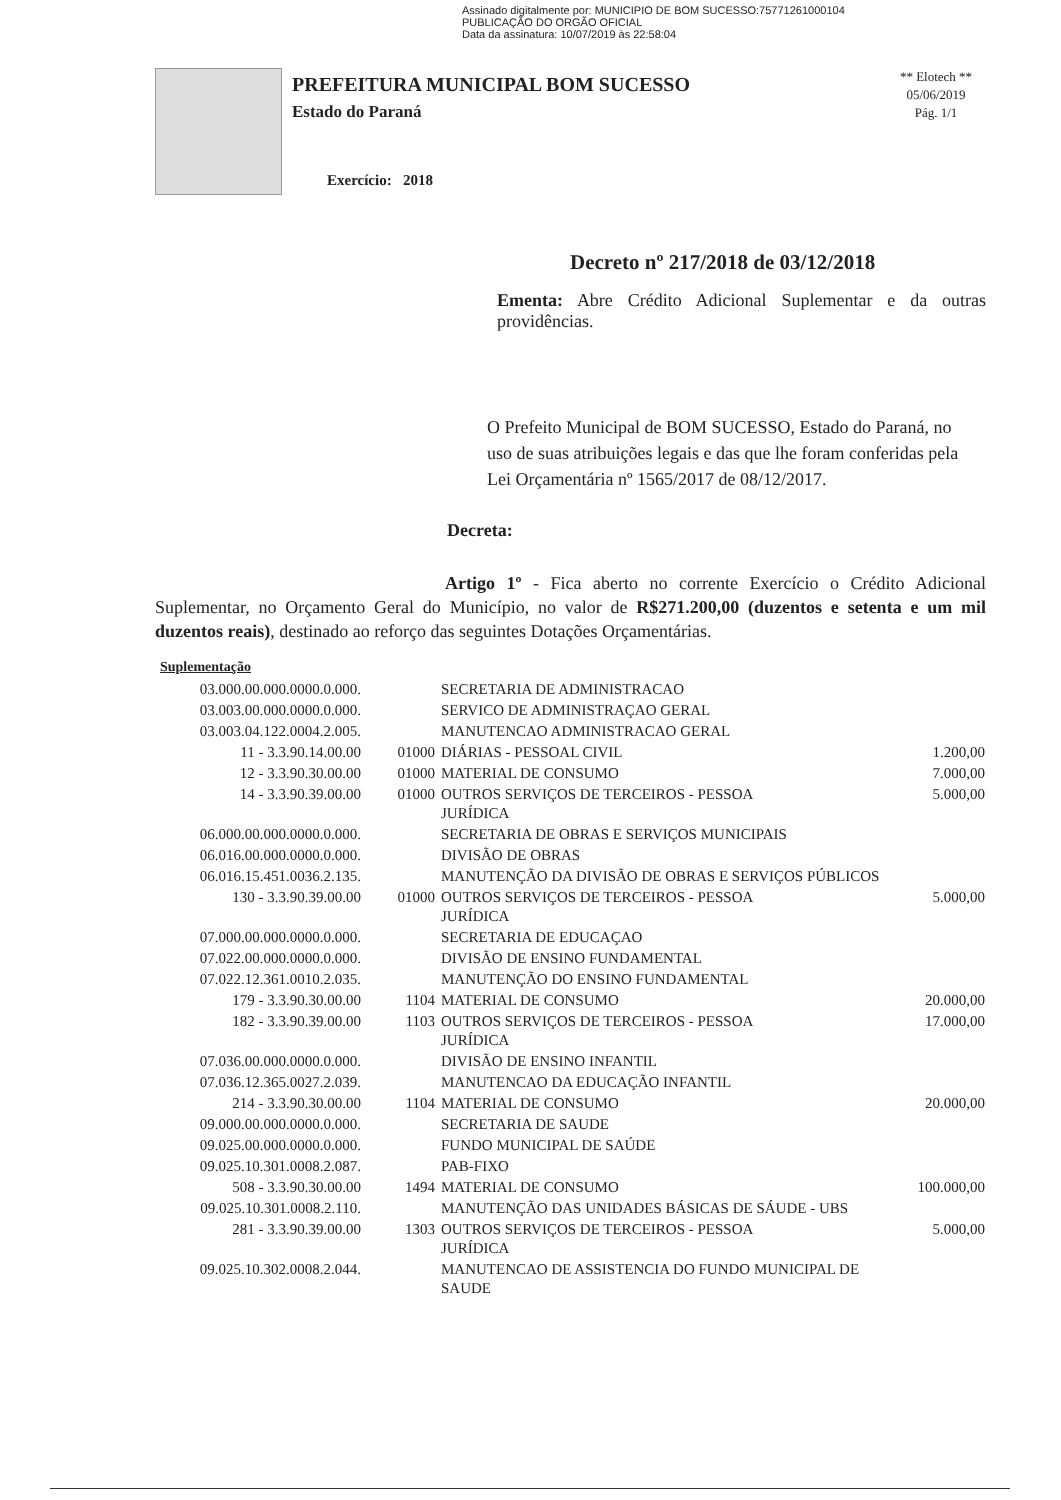Assinado digitalmente por: MUNICIPIO DE BOM SUCESSO:75771261000104
PUBLICAÇÃO DO ORGÃO OFICIAL
Data da assinatura: 10/07/2019 às 22:58:04
PREFEITURA MUNICIPAL BOM SUCESSO
Estado do Paraná
Exercício: 2018
** Elotech **
05/06/2019
Pág. 1/1
Decreto nº 217/2018 de 03/12/2018
Ementa: Abre Crédito Adicional Suplementar e da outras providências.
O Prefeito Municipal de BOM SUCESSO, Estado do Paraná, no uso de suas atribuições legais e das que lhe foram conferidas pela Lei Orçamentária nº 1565/2017 de 08/12/2017.
Decreta:
Artigo 1º - Fica aberto no corrente Exercício o Crédito Adicional Suplementar, no Orçamento Geral do Município, no valor de R$271.200,00 (duzentos e setenta e um mil duzentos reais), destinado ao reforço das seguintes Dotações Orçamentárias.
Suplementação
| 03.000.00.000.0000.0.000. | | SECRETARIA DE ADMINISTRACAO | |
| 03.003.00.000.0000.0.000. | | SERVICO DE ADMINISTRAÇAO GERAL | |
| 03.003.04.122.0004.2.005. | | MANUTENCAO ADMINISTRACAO GERAL | |
| 11 - 3.3.90.14.00.00 | 01000 | DIÁRIAS - PESSOAL CIVIL | 1.200,00 |
| 12 - 3.3.90.30.00.00 | 01000 | MATERIAL DE CONSUMO | 7.000,00 |
| 14 - 3.3.90.39.00.00 | 01000 | OUTROS SERVIÇOS DE TERCEIROS - PESSOA JURÍDICA | 5.000,00 |
| 06.000.00.000.0000.0.000. | | SECRETARIA DE OBRAS E SERVIÇOS MUNICIPAIS | |
| 06.016.00.000.0000.0.000. | | DIVISÃO DE OBRAS | |
| 06.016.15.451.0036.2.135. | | MANUTENÇÃO DA DIVISÃO DE OBRAS E SERVIÇOS PÚBLICOS | |
| 130 - 3.3.90.39.00.00 | 01000 | OUTROS SERVIÇOS DE TERCEIROS - PESSOA JURÍDICA | 5.000,00 |
| 07.000.00.000.0000.0.000. | | SECRETARIA DE EDUCAÇAO | |
| 07.022.00.000.0000.0.000. | | DIVISÃO DE ENSINO FUNDAMENTAL | |
| 07.022.12.361.0010.2.035. | | MANUTENÇÃO DO ENSINO FUNDAMENTAL | |
| 179 - 3.3.90.30.00.00 | 1104 | MATERIAL DE CONSUMO | 20.000,00 |
| 182 - 3.3.90.39.00.00 | 1103 | OUTROS SERVIÇOS DE TERCEIROS - PESSOA JURÍDICA | 17.000,00 |
| 07.036.00.000.0000.0.000. | | DIVISÃO DE ENSINO INFANTIL | |
| 07.036.12.365.0027.2.039. | | MANUTENCAO DA EDUCAÇÃO INFANTIL | |
| 214 - 3.3.90.30.00.00 | 1104 | MATERIAL DE CONSUMO | 20.000,00 |
| 09.000.00.000.0000.0.000. | | SECRETARIA DE SAUDE | |
| 09.025.00.000.0000.0.000. | | FUNDO MUNICIPAL DE SAÚDE | |
| 09.025.10.301.0008.2.087. | | PAB-FIXO | |
| 508 - 3.3.90.30.00.00 | 1494 | MATERIAL DE CONSUMO | 100.000,00 |
| 09.025.10.301.0008.2.110. | | MANUTENÇÃO DAS UNIDADES BÁSICAS DE SÁUDE - UBS | |
| 281 - 3.3.90.39.00.00 | 1303 | OUTROS SERVIÇOS DE TERCEIROS - PESSOA JURÍDICA | 5.000,00 |
| 09.025.10.302.0008.2.044. | | MANUTENCAO DE ASSISTENCIA DO FUNDO MUNICIPAL DE SAUDE | |